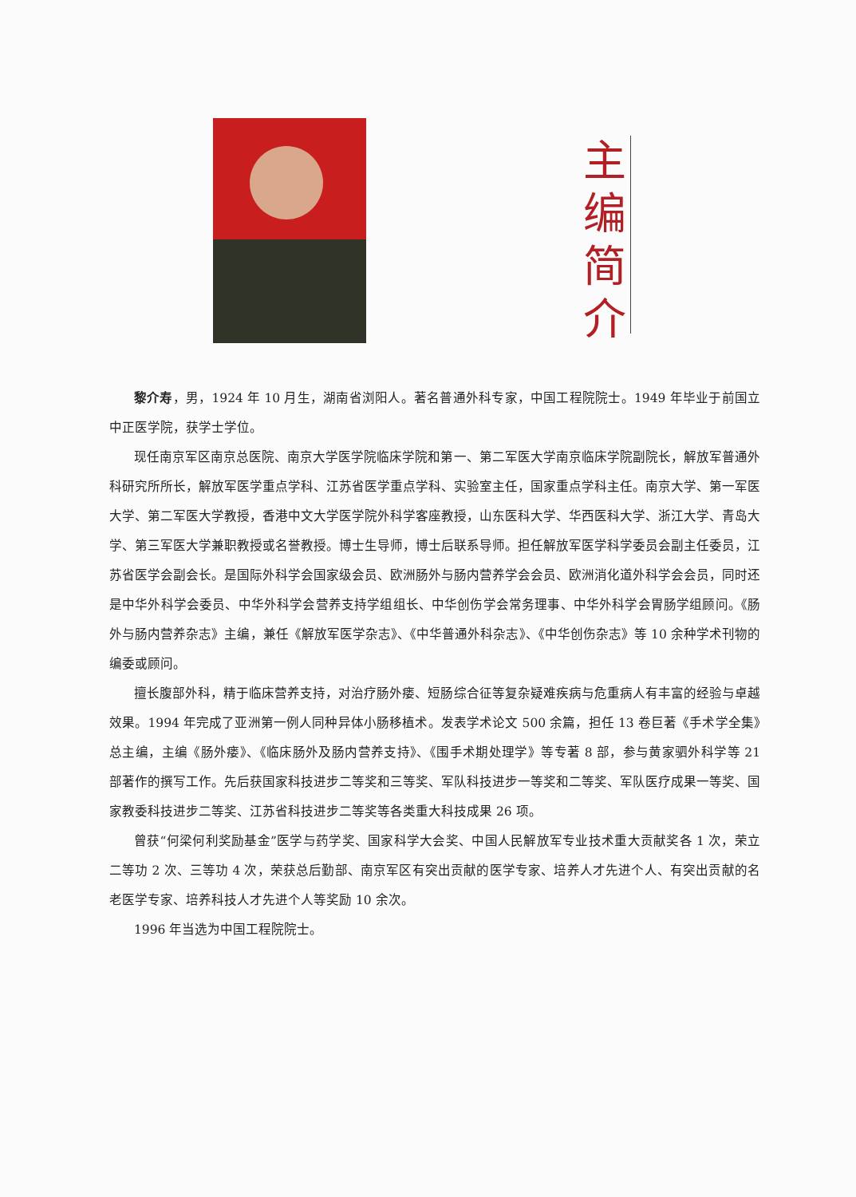主
编
简
介
黎介寿，男，1924 年 10 月生，湖南省浏阳人。著名普通外科专家，中国工程院院士。1949 年毕业于前国立中正医学院，获学士学位。
现任南京军区南京总医院、南京大学医学院临床学院和第一、第二军医大学南京临床学院副院长，解放军普通外科研究所所长，解放军医学重点学科、江苏省医学重点学科、实验室主任，国家重点学科主任。南京大学、第一军医大学、第二军医大学教授，香港中文大学医学院外科学客座教授，山东医科大学、华西医科大学、浙江大学、青岛大学、第三军医大学兼职教授或名誉教授。博士生导师，博士后联系导师。担任解放军医学科学委员会副主任委员，江苏省医学会副会长。是国际外科学会国家级会员、欧洲肠外与肠内营养学会会员、欧洲消化道外科学会会员，同时还是中华外科学会委员、中华外科学会营养支持学组组长、中华创伤学会常务理事、中华外科学会胃肠学组顾问。《肠外与肠内营养杂志》主编，兼任《解放军医学杂志》、《中华普通外科杂志》、《中华创伤杂志》等 10 余种学术刊物的编委或顾问。
擅长腹部外科，精于临床营养支持，对治疗肠外瘘、短肠综合征等复杂疑难疾病与危重病人有丰富的经验与卓越效果。1994 年完成了亚洲第一例人同种异体小肠移植术。发表学术论文 500 余篇，担任 13 卷巨著《手术学全集》总主编，主编《肠外瘘》、《临床肠外及肠内营养支持》、《围手术期处理学》等专著 8 部，参与黄家驷外科学等 21 部著作的撰写工作。先后获国家科技进步二等奖和三等奖、军队科技进步一等奖和二等奖、军队医疗成果一等奖、国家教委科技进步二等奖、江苏省科技进步二等奖等各类重大科技成果 26 项。
曾获“何梁何利奖励基金”医学与药学奖、国家科学大会奖、中国人民解放军专业技术重大贡献奖各 1 次，荣立二等功 2 次、三等功 4 次，荣获总后勤部、南京军区有突出贡献的医学专家、培养人才先进个人、有突出贡献的名老医学专家、培养科技人才先进个人等奖励 10 余次。
1996 年当选为中国工程院院士。